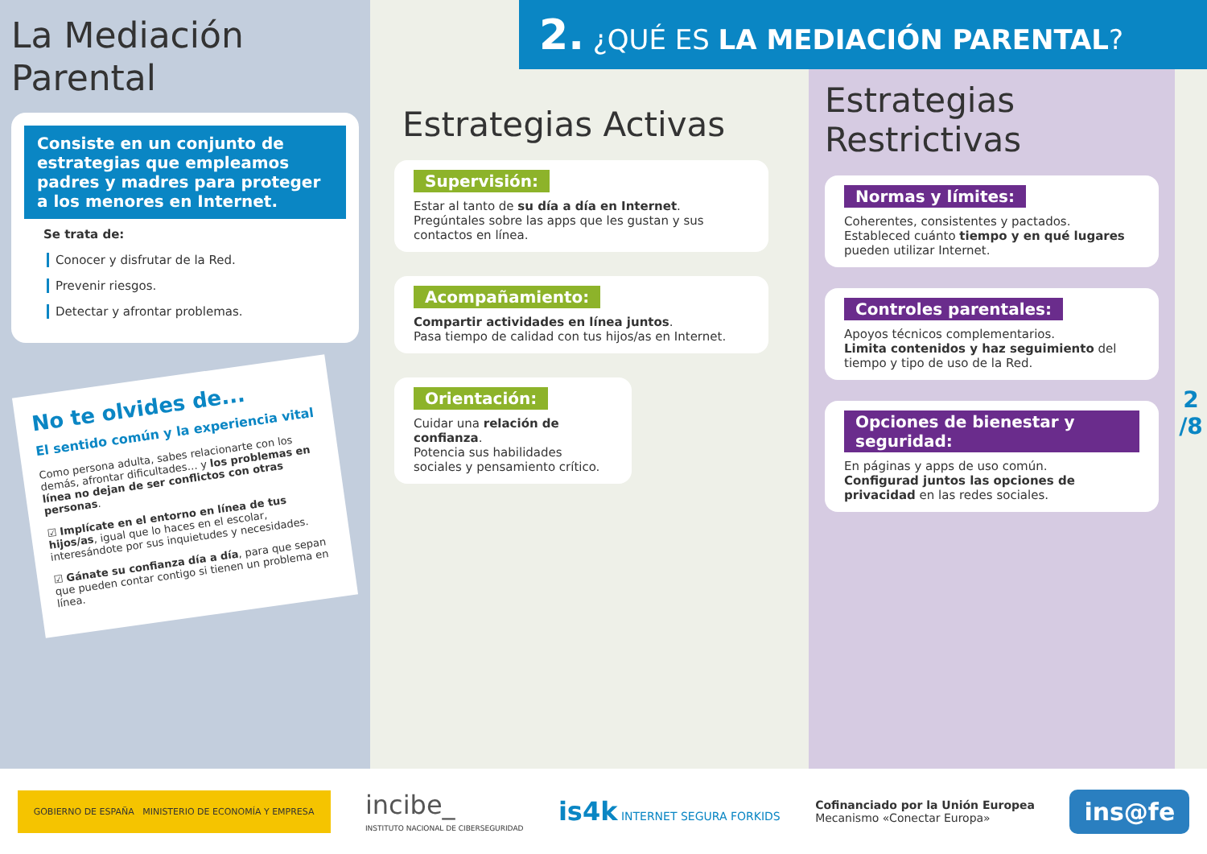2. ¿QUÉ ES LA MEDIACIÓN PARENTAL?
La Mediación Parental
Consiste en un conjunto de estrategias que empleamos padres y madres para proteger a los menores en Internet.
Se trata de:
Conocer y disfrutar de la Red.
Prevenir riesgos.
Detectar y afrontar problemas.
No te olvides de...
El sentido común y la experiencia vital
Como persona adulta, sabes relacionarte con los demás, afrontar dificultades… y los problemas en línea no dejan de ser conflictos con otras personas.
☑ Implícate en el entorno en línea de tus hijos/as, igual que lo haces en el escolar, interesándote por sus inquietudes y necesidades.
☑ Gánate su confianza día a día, para que sepan que pueden contar contigo si tienen un problema en línea.
Estrategias Activas
Supervisión:
Estar al tanto de su día a día en Internet.
Pregúntales sobre las apps que les gustan y sus contactos en línea.
Acompañamiento:
Compartir actividades en línea juntos.
Pasa tiempo de calidad con tus hijos/as en Internet.
Orientación:
Cuidar una relación de confianza.
Potencia sus habilidades sociales y pensamiento crítico.
Estrategias
Restrictivas
Normas y límites:
Coherentes, consistentes y pactados.
Estableced cuánto tiempo y en qué lugares pueden utilizar Internet.
Controles parentales:
Apoyos técnicos complementarios.
Limita contenidos y haz seguimiento del tiempo y tipo de uso de la Red.
Opciones de bienestar y seguridad:
En páginas y apps de uso común.
Configurad juntos las opciones de privacidad en las redes sociales.
2
/8
GOBIERNO DE ESPAÑA MINISTERIO DE ECONOMÍA Y EMPRESA
incibe_
INSTITUTO NACIONAL DE CIBERSEGURIDAD
is4k INTERNET SEGURA FORKIDS
Cofinanciado por la Unión Europea
Mecanismo «Conectar Europa»
ins@fe